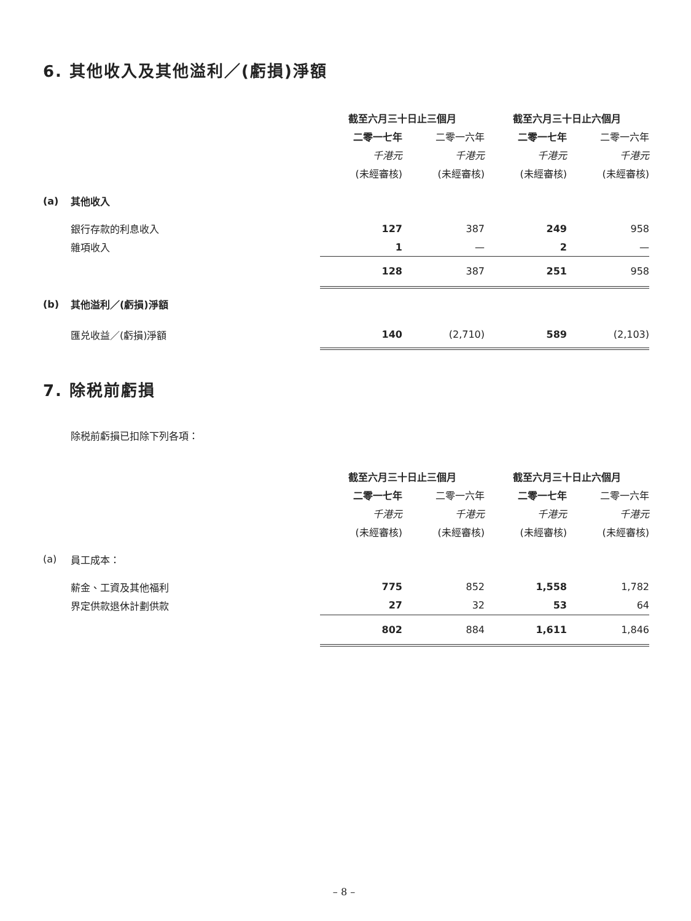6. 其他收入及其他溢利／(虧損)淨額
| | | 截至六月三十日止三個月 | | 截至六月三十日止六個月 | |
| | | 二零一七年 | 二零一六年 | 二零一七年 | 二零一六年 |
| | | 千港元 | 千港元 | 千港元 | 千港元 |
| | | (未經審核) | (未經審核) | (未經審核) | (未經審核) |
| (a) | 其他收入 | | | | |
| | 銀行存款的利息收入 | 127 | 387 | 249 | 958 |
| | 雜項收入 | 1 | — | 2 | — |
| | | 128 | 387 | 251 | 958 |
| (b) | 其他溢利／(虧損)淨額 | | | | |
| | 匯兑收益／(虧損)淨額 | 140 | (2,710) | 589 | (2,103) |
7. 除税前虧損
除税前虧損已扣除下列各項：
| | | 截至六月三十日止三個月 | | 截至六月三十日止六個月 | |
| | | 二零一七年 | 二零一六年 | 二零一七年 | 二零一六年 |
| | | 千港元 | 千港元 | 千港元 | 千港元 |
| | | (未經審核) | (未經審核) | (未經審核) | (未經審核) |
| (a) | 員工成本： | | | | |
| | 薪金、工資及其他福利 | 775 | 852 | 1,558 | 1,782 |
| | 界定供款退休計劃供款 | 27 | 32 | 53 | 64 |
| | | 802 | 884 | 1,611 | 1,846 |
– 8 –